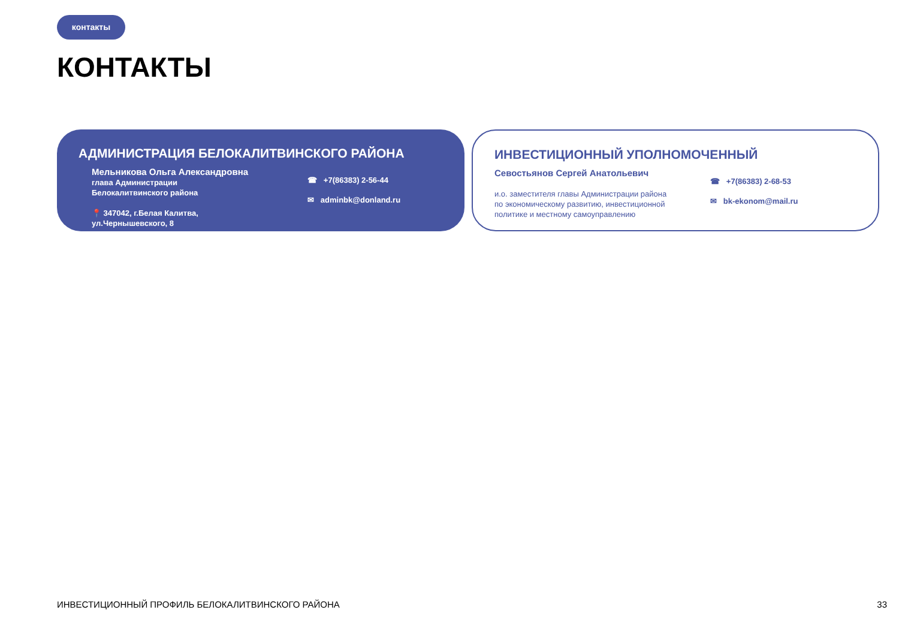контакты
КОНТАКТЫ
АДМИНИСТРАЦИЯ БЕЛОКАЛИТВИНСКОГО РАЙОНА
Мельникова Ольга Александровна
глава Администрации
Белокалитвинского района
📍 347042, г.Белая Калитва,
ул.Чернышевского, 8
☎ +7(86383) 2-56-44
✉ adminbk@donland.ru
ИНВЕСТИЦИОННЫЙ УПОЛНОМОЧЕННЫЙ
Севостьянов Сергей Анатольевич
и.о. заместителя главы Администрации района
по экономическому развитию, инвестиционной
политике и местному самоуправлению
☎ +7(86383) 2-68-53
✉ bk-ekonom@mail.ru
ИНВЕСТИЦИОННЫЙ ПРОФИЛЬ БЕЛОКАЛИТВИНСКОГО РАЙОНА
33